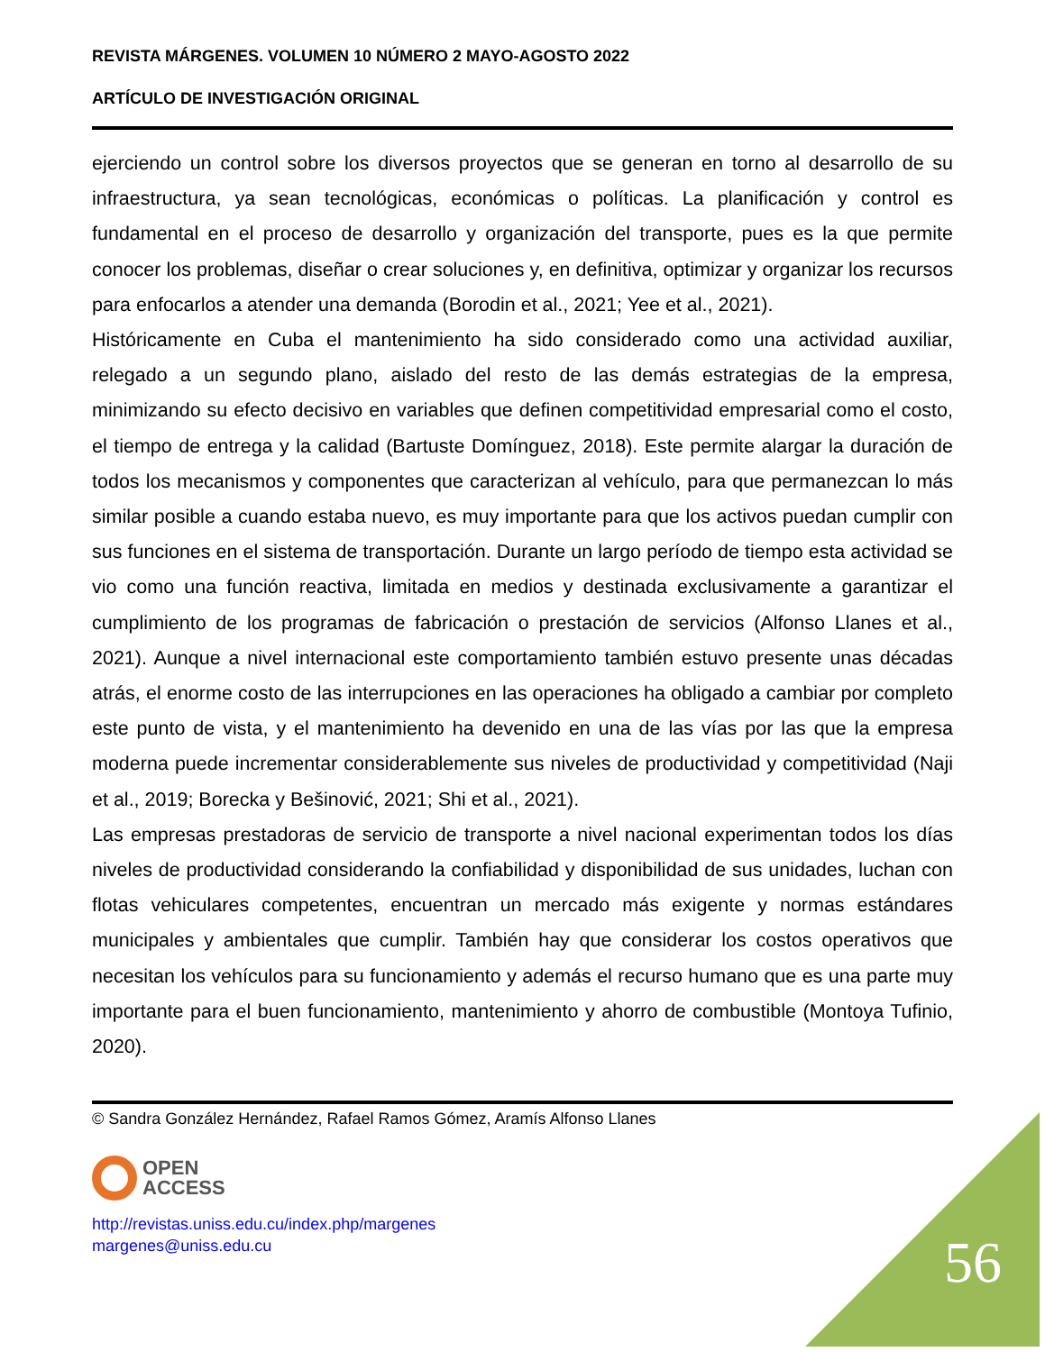REVISTA MÁRGENES. VOLUMEN 10 NÚMERO 2 MAYO-AGOSTO 2022
ARTÍCULO DE INVESTIGACIÓN ORIGINAL
ejerciendo un control sobre los diversos proyectos que se generan en torno al desarrollo de su infraestructura, ya sean tecnológicas, económicas o políticas. La planificación y control es fundamental en el proceso de desarrollo y organización del transporte, pues es la que permite conocer los problemas, diseñar o crear soluciones y, en definitiva, optimizar y organizar los recursos para enfocarlos a atender una demanda (Borodin et al., 2021; Yee et al., 2021).
Históricamente en Cuba el mantenimiento ha sido considerado como una actividad auxiliar, relegado a un segundo plano, aislado del resto de las demás estrategias de la empresa, minimizando su efecto decisivo en variables que definen competitividad empresarial como el costo, el tiempo de entrega y la calidad (Bartuste Domínguez, 2018). Este permite alargar la duración de todos los mecanismos y componentes que caracterizan al vehículo, para que permanezcan lo más similar posible a cuando estaba nuevo, es muy importante para que los activos puedan cumplir con sus funciones en el sistema de transportación. Durante un largo período de tiempo esta actividad se vio como una función reactiva, limitada en medios y destinada exclusivamente a garantizar el cumplimiento de los programas de fabricación o prestación de servicios (Alfonso Llanes et al., 2021). Aunque a nivel internacional este comportamiento también estuvo presente unas décadas atrás, el enorme costo de las interrupciones en las operaciones ha obligado a cambiar por completo este punto de vista, y el mantenimiento ha devenido en una de las vías por las que la empresa moderna puede incrementar considerablemente sus niveles de productividad y competitividad (Naji et al., 2019; Borecka y Bešinović, 2021; Shi et al., 2021).
Las empresas prestadoras de servicio de transporte a nivel nacional experimentan todos los días niveles de productividad considerando la confiabilidad y disponibilidad de sus unidades, luchan con flotas vehiculares competentes, encuentran un mercado más exigente y normas estándares municipales y ambientales que cumplir. También hay que considerar los costos operativos que necesitan los vehículos para su funcionamiento y además el recurso humano que es una parte muy importante para el buen funcionamiento, mantenimiento y ahorro de combustible (Montoya Tufinio, 2020).
© Sandra González Hernández, Rafael Ramos Gómez, Aramís Alfonso Llanes
OPEN
ACCESS
http://revistas.uniss.edu.cu/index.php/margenes
margenes@uniss.edu.cu
56